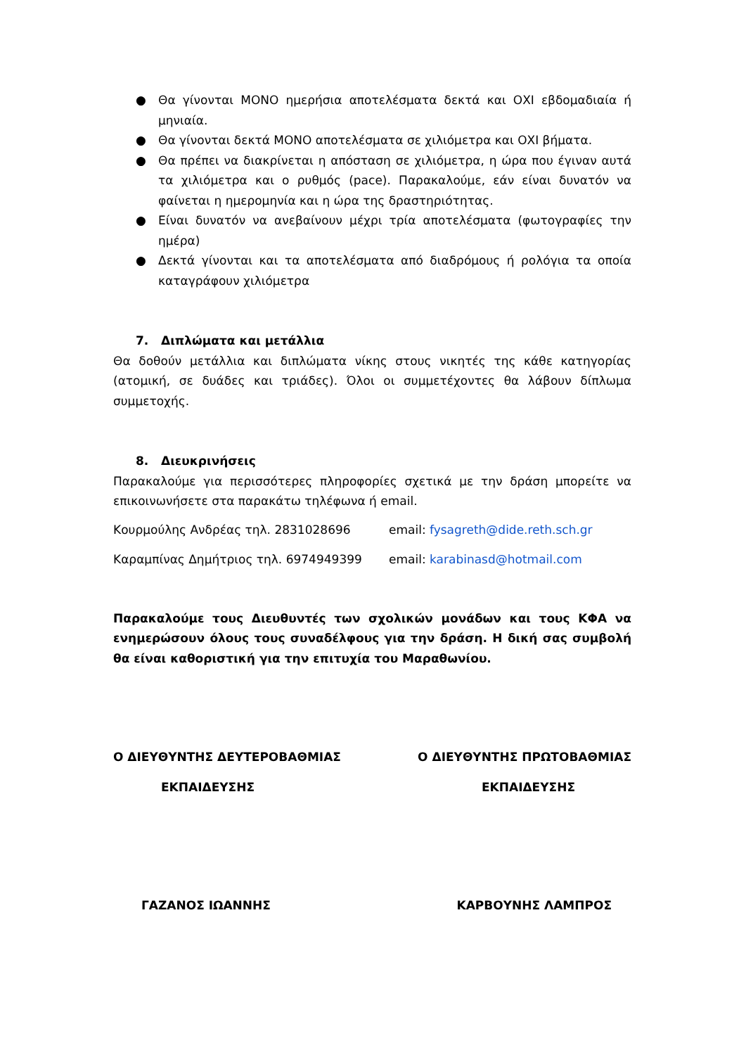● Θα γίνονται ΜΟΝΟ ημερήσια αποτελέσματα δεκτά και ΟΧΙ εβδομαδιαία ή μηνιαία.
● Θα γίνονται δεκτά ΜΟΝΟ αποτελέσματα σε χιλιόμετρα και ΟΧΙ βήματα.
● Θα πρέπει να διακρίνεται η απόσταση σε χιλιόμετρα, η ώρα που έγιναν αυτά τα χιλιόμετρα και ο ρυθμός (pace). Παρακαλούμε, εάν είναι δυνατόν να φαίνεται η ημερομηνία και η ώρα της δραστηριότητας.
● Είναι δυνατόν να ανεβαίνουν μέχρι τρία αποτελέσματα (φωτογραφίες την ημέρα)
● Δεκτά γίνονται και τα αποτελέσματα από διαδρόμους ή ρολόγια τα οποία καταγράφουν χιλιόμετρα
7. Διπλώματα και μετάλλια
Θα δοθούν μετάλλια και διπλώματα νίκης στους νικητές της κάθε κατηγορίας (ατομική, σε δυάδες και τριάδες). Όλοι οι συμμετέχοντες θα λάβουν δίπλωμα συμμετοχής.
8. Διευκρινήσεις
Παρακαλούμε για περισσότερες πληροφορίες σχετικά με την δράση μπορείτε να επικοινωνήσετε στα παρακάτω τηλέφωνα ή email.
Κουρμούλης Ανδρέας τηλ. 2831028696 email: fysagreth@dide.reth.sch.gr
Καραμπίνας Δημήτριος τηλ. 6974949399 email: karabinasd@hotmail.com
Παρακαλούμε τους Διευθυντές των σχολικών μονάδων και τους ΚΦΑ να ενημερώσουν όλους τους συναδέλφους για την δράση. Η δική σας συμβολή θα είναι καθοριστική για την επιτυχία του Μαραθωνίου.
Ο ΔΙΕΥΘΥΝΤΗΣ ΔΕΥΤΕΡΟΒΑΘΜΙΑΣ Ο ΔΙΕΥΘΥΝΤΗΣ ΠΡΩΤΟΒΑΘΜΙΑΣ
ΕΚΠΑΙΔΕΥΣΗΣ ΕΚΠΑΙΔΕΥΣΗΣ
ΓΑΖΑΝΟΣ ΙΩΑΝΝΗΣ ΚΑΡΒΟΥΝΗΣ ΛΑΜΠΡΟΣ